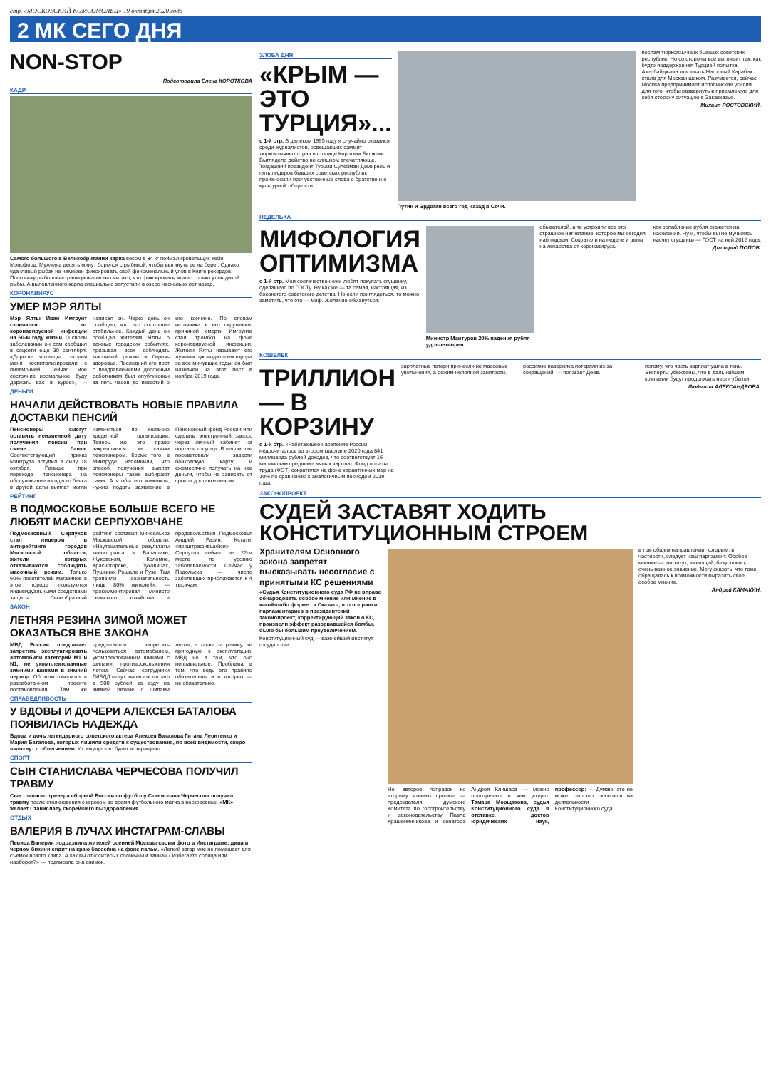стр. «МОСКОВСКИЙ КОМСОМОЛЕЦ» 19 октября 2020 года
2 МК СЕГО ДНЯ
NON-STOP
Подготовила Елена КОРОТКОВА
КАДР
Самого большого в Великобритании карпа весом в 34 кг поймал кровельщик Уейн Мэнсфорд. Мужчина десять минут боролся с рыбиной, чтобы вытянуть ее на берег. Однако удачливый рыбак не намерен фиксировать свой феноменальный улов в Книге рекордов. Поскольку рыболовы-традиционалисты считают, что фиксировать можно только улов дикой рыбы. А выловленного карпа специально запустили в озеро несколько лет назад.
КОРОНАВИРУС
УМЕР МЭР ЯЛТЫ
Мэр Ялты Иван Имгрунт скончался от коронавирусной инфекции на 60-м году жизни. О своем заболевании он сам сообщил в соцсети еще 30 сентября. «Дорогие ялтинцы, сегодня меня госпитализировали с пневмонией. Сейчас мое состояние нормальное, буду держать вас в курсе», — написал он. Через день он сообщил, что его состояние стабильное. Каждый день он сообщал жителям Ялты о важных городских событиях, призывал всех соблюдать масочный режим и беречь здоровье. Последний его пост с поздравлениями дорожным работникам был опубликован за пять часов до известий о его кончине. По словам источника в его окружении, причиной смерти Имгрунта стал тромбоз на фоне коронавирусной инфекции. Жители Ялты называют его лучшим руководителем города за все минувшие годы: он был назначен на этот пост в ноябре 2019 года.
ДЕНЬГИ
НАЧАЛИ ДЕЙСТВОВАТЬ НОВЫЕ ПРАВИЛА ДОСТАВКИ ПЕНСИЙ
Пенсионеры смогут оставить неизменной дату получения пенсии при смене банка. Соответствующий приказ Минтруда вступил в силу 18 октября. Раньше при переходе пенсионера на обслуживание из одного банка в другой даты выплат могли измениться по желанию кредитной организации. Теперь же это право закрепляется за самим пенсионером. Кроме того, в Минтруде напомнили, что способ получения выплат пенсионеры также выбирают сами. А чтобы его изменить, нужно подать заявление в Пенсионный фонд России или сделать электронный запрос через личный кабинет на портале госуслуг. В ведомстве посоветовали завести банковскую карту и ежемесячно получать на нее деньги, чтобы не зависеть от сроков доставки пенсии.
РЕЙТИНГ
В ПОДМОСКОВЬЕ БОЛЬШЕ ВСЕГО НЕ ЛЮБЯТ МАСКИ СЕРПУХОВЧАНЕ
Подмосковный Серпухов стал лидером в антирейтинге городов Московской области, жители которых отказываются соблюдать масочный режим. Только 60% посетителей магазинов в этом городе пользуются индивидуальными средствами защиты. Своеобразный рейтинг составил Минсельхоз Московской области. «Неутешительные результаты мониторинга в Балашихе, Жуковском, Коломне, Красногорске, Луховицах, Пушкино, Рошале и Рузе. Там проявили сознательность лишь 80% жителей», — прокомментировал министр сельского хозяйства и продовольствия Подмосковья Андрей Разин. Кстати, «проштрафившийся» Серпухов сейчас на 22-м месте по уровню заболеваемости. Сейчас у Подольска — число заболевших приближается к 4 тысячам.
ЗАКОН
ЛЕТНЯЯ РЕЗИНА ЗИМОЙ МОЖЕТ ОКАЗАТЬСЯ ВНЕ ЗАКОНА
МВД России предлагает запретить эксплуатировать автомобили категорий M1 и N1, не укомплектованные зимними шинами в зимний период. Об этом говорится в разработанном проекте постановления. Там же предлагается запретить пользоваться автомобилем, укомплектованным шинами с шипами противоскольжения летом. Сейчас сотрудники ГИБДД могут выписать штраф в 500 рублей за езду на зимней резине с шипами летом, а также за резину, не пригодную к эксплуатации. МВД не в том, что оно неправильное. Проблема в том, что ведь это правило обязательно, и в которых — не обязательно.
СПРАВЕДЛИВОСТЬ
У ВДОВЫ И ДОЧЕРИ АЛЕКСЕЯ БАТАЛОВА ПОЯВИЛАСЬ НАДЕЖДА
Вдова и дочь легендарного советского актера Алексея Баталова Гитана Леонтенко и Мария Баталова, которых лишили средств к существованию, по всей видимости, скоро вздохнут с облегчением. Их имущество будет возвращено.
СПОРТ
СЫН СТАНИСЛАВА ЧЕРЧЕСОВА ПОЛУЧИЛ ТРАВМУ
Сын главного тренера сборной России по футболу Станислава Черчесова получил травму после столкновения с игроком во время футбольного матча в воскресенье. «МК» желает Станиславу скорейшего выздоровления.
ОТДЫХ
ВАЛЕРИЯ В ЛУЧАХ ИНСТАГРАМ-СЛАВЫ
Певица Валерия подразнила жителей осенней Москвы своим фото в Инстаграме: дива в черном бикини сидит на краю бассейна на фоне пальм. «Легкий загар мне не помешает для съемок нового клипа. А как вы относитесь к солнечным ваннам? Избегаете солнца или наоборот?» — подписала она снимок.
ЗЛОБА ДНЯ
«КРЫМ — ЭТО ТУРЦИЯ»...
с 1-й стр. В далеком 1995 году я случайно оказался среди журналистов, освещавших саммит тюркоязычных стран в столице Киргизии Бишкеке. Выглядело действо не слишком впечатляюще. Тогдашний президент Турции Сулейман Демирель и пять лидеров бывших советских республик произносили прочувственные слова о братстве и о культурной общности.
Путин и Эрдоган всего год назад в Сочи.
послам тюркоязычных бывших советских республик. Но со стороны все выглядит так, как будто поддержанная Турцией попытка Азербайджана отвоевать Нагорный Карабах стала для Москвы шоком. Разумеется, сейчас Москва предпринимает исполинские усилия для того, чтобы развернуть в приемлемую для себя сторону ситуацию в Закавказье.
Михаил РОСТОВСКИЙ.
НЕДЕЛЬКА
МИФОЛОГИЯ ОПТИМИЗМА
с 1-й стр. Мои соотечественники любят покупать сгущенку, сделанную по ГОСТу. Ну как же — та самая, настоящая, из босоногого советского детства! Но если приглядеться, то можно заметить, что это — миф. Желание обмануться.
Министр Мантуров 20% падения рубля удовлетворен.
обывателей, а те устроили все это страшное нагнетание, которое мы сегодня наблюдаем. Сократили на неделе и цены на лекарства от коронавируса.
как ослабление рубля скажется на населении. Ну и, чтобы вы не мучились насчет сгущенки — ГОСТ на ней 2012 года.
Дмитрий ПОПОВ.
КОШЕЛЕК
ТРИЛЛИОН — В КОРЗИНУ
с 1-й стр. «Работающее население России недосчиталось во втором квартале 2020 года 841 миллиарда рублей доходов, что соответствует 16 миллионам среднемесячных зарплат. Фонд оплаты труда (ФОТ) сократился на фоне карантинных мер на 10% по сравнению с аналогичным периодом 2019 года.
зарплатные потери принесли не массовые увольнения, а режим неполной занятости.
россияне наверняка потеряли из-за сокращений, — полагает Деев.
потому, что часть зарплат ушла в тень. Эксперты убеждены, что в дальнейшем компании будут продолжать нести убытки.
Людмила АЛЕКСАНДРОВА.
ЗАКОНОПРОЕКТ
СУДЕЙ ЗАСТАВЯТ ХОДИТЬ КОНСТИТУЦИОННЫМ СТРОЕМ
Хранителям Основного закона запретят высказывать несогласие с принятыми КС решениями
«Судья Конституционного суда РФ не вправе обнародовать особое мнение или мнение в какой-либо форме...» Сказать, что поправки парламентариев в президентский законопроект, корректирующий закон о КС, произвели эффект разорвавшейся бомбы, было бы большим преувеличением.
Конституционный суд — важнейший институт государства.
Но авторов поправок ко второму чтению проекта — председателя думского Комитета по госстроительству и законодательству Павла Крашенинникова и сенатора Андрея Клишаса — можно подозревать в чем угодно. Тамара Морщакова, судья Конституционного суда в отставке, доктор юридических наук, профессор: — Думаю, это не может хорошо сказаться на деятельности Конституционного суда.
в том общем направлении, которым, в частности, следует наш парламент. Особое мнение — институт, имеющий, безусловно, очень важное значение. Могу сказать, что тоже обращалась к возможности выразить свое особое мнение.
Андрей КАМАКИН.